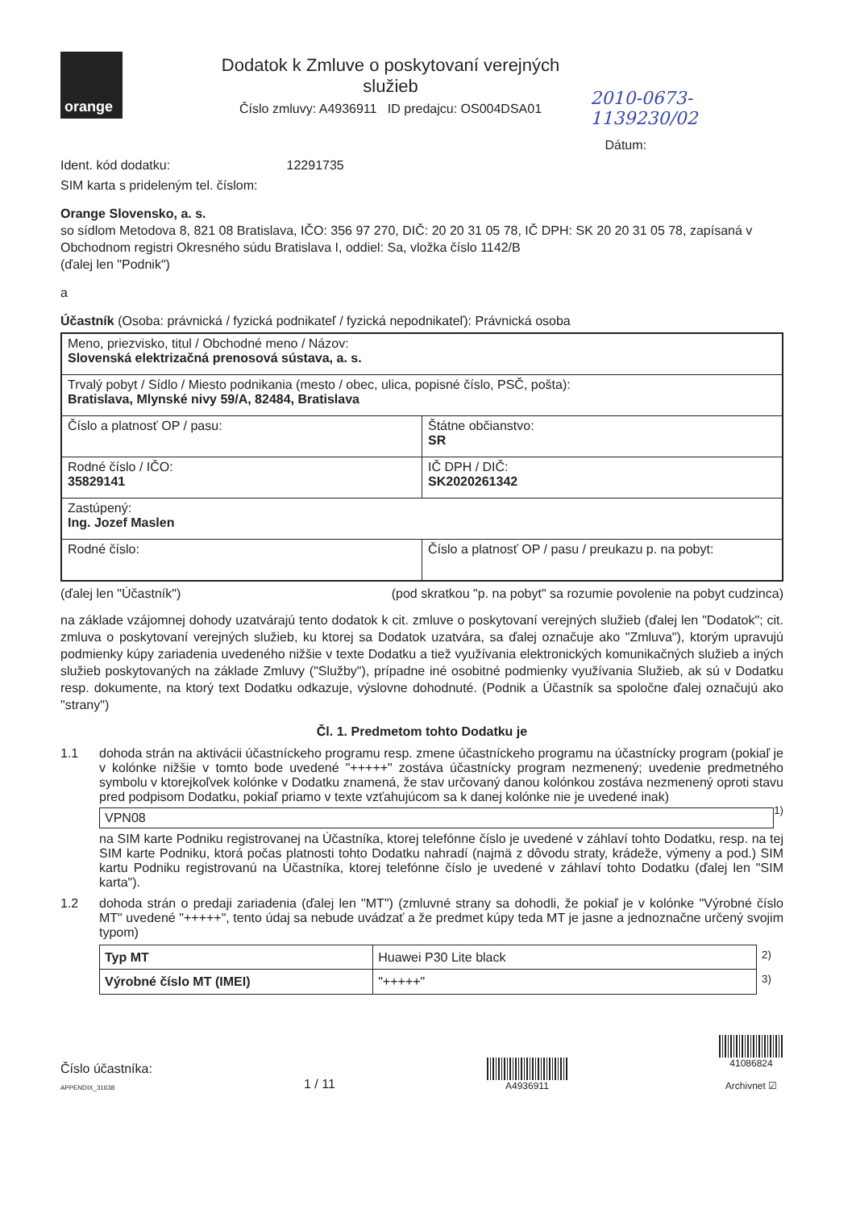orange
Dodatok k Zmluve o poskytovaní verejných služieb
Číslo zmluvy: A4936911 ID predajcu: OS004DSA01
2010-0673-1139230/02
Dátum:
Ident. kód dodatku: 12291735
SIM karta s prideleným tel. číslom:
Orange Slovensko, a. s.
so sídlom Metodova 8, 821 08 Bratislava, IČO: 356 97 270, DIČ: 20 20 31 05 78, IČ DPH: SK 20 20 31 05 78, zapísaná v Obchodnom registri Okresného súdu Bratislava I, oddiel: Sa, vložka číslo 1142/B
(ďalej len "Podnik")
a
Účastník (Osoba: právnická / fyzická podnikateľ / fyzická nepodnikateľ): Právnická osoba
| Meno, priezvisko, titul / Obchodné meno / Názov: Slovenská elektrizačná prenosová sústava, a. s. | |
| Trvalý pobyt / Sídlo / Miesto podnikania (mesto / obec, ulica, popisné číslo, PSČ, pošta): Bratislava, Mlynské nivy 59/A, 82484, Bratislava | |
| Číslo a platnosť OP / pasu: | Štátne občianstvo: SR |
| Rodné číslo / IČO: 35829141 | IČ DPH / DIČ: SK2020261342 |
| Zastúpený: Ing. Jozef Maslen | |
| Rodné číslo: | Číslo a platnosť OP / pasu / preukazu p. na pobyt: |
(ďalej len "Účastník") (pod skratkou "p. na pobyt" sa rozumie povolenie na pobyt cudzinca)
na základe vzájomnej dohody uzatvárajú tento dodatok k cit. zmluve o poskytovaní verejných služieb (ďalej len "Dodatok"; cit. zmluva o poskytovaní verejných služieb, ku ktorej sa Dodatok uzatvára, sa ďalej označuje ako "Zmluva"), ktorým upravujú podmienky kúpy zariadenia uvedeného nižšie v texte Dodatku a tiež využívania elektronických komunikačných služieb a iných služieb poskytovaných na základe Zmluvy ("Služby"), prípadne iné osobitné podmienky využívania Služieb, ak sú v Dodatku resp. dokumente, na ktorý text Dodatku odkazuje, výslovne dohodnuté. (Podnik a Účastník sa spoločne ďalej označujú ako "strany")
Čl. 1. Predmetom tohto Dodatku je
1.1 dohoda strán na aktivácii účastníckeho programu resp. zmene účastníckeho programu na účastnícky program (pokiaľ je v kolónke nižšie v tomto bode uvedené "+++++" zostáva účastnícky program nezmenený; uvedenie predmetného symbolu v ktorejkoľvek kolónke v Dodatku znamená, že stav určovaný danou kolónkou zostáva nezmenený oproti stavu pred podpisom Dodatku, pokiaľ priamo v texte vzťahujúcom sa k danej kolónke nie je uvedené inak)
VPN08
<sup>1)</sup>
na SIM karte Podniku registrovanej na Účastníka, ktorej telefónne číslo je uvedené v záhlaví tohto Dodatku, resp. na tej SIM karte Podniku, ktorá počas platnosti tohto Dodatku nahradí (najmä z dôvodu straty, krádeže, výmeny a pod.) SIM kartu Podniku registrovanú na Účastníka, ktorej telefónne číslo je uvedené v záhlaví tohto Dodatku (ďalej len "SIM karta").
1.2 dohoda strán o predaji zariadenia (ďalej len "MT") (zmluvné strany sa dohodli, že pokiaľ je v kolónke "Výrobné číslo MT" uvedené "+++++", tento údaj sa nebude uvádzať a že predmet kúpy teda MT je jasne a jednoznačne určený svojim typom)
| Typ MT | Huawei P30 Lite black | <sup>2)</sup> |
| Výrobné číslo MT (IMEI) | "+++++" | <sup>3)</sup> |
Číslo účastníka:
APPENDIX_31638
1 / 11
A4936911
41086824
Archivnet ☑